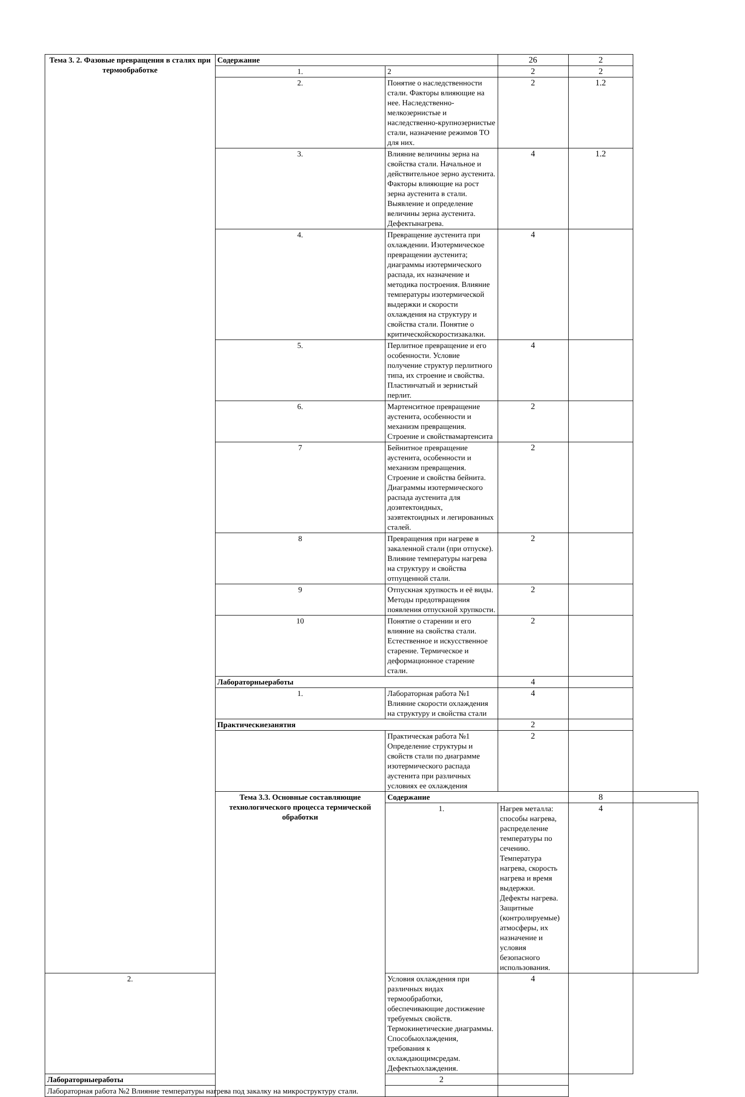| Тема 3. 2. Фазовые превращения в сталях при термообработке | Содержание | | 26 | 2 | |
| | 1. | 2 | 2 | 2 | |
| | 2. | Понятие о наследственности стали. Факторы влияющие на нее. Наследственно-мелкозернистые и наследственно-крупнозернистые стали, назначение режимов ТО для них. | 2 | 1.2 | |
| | 3. | Влияние величины зерна на свойства стали. Начальное и действительное зерно аустенита. Факторы влияющие на рост зерна аустенита в стали. Выявление и определение величины зерна аустенита. Дефектынагрева. | 4 | 1.2 | |
| | 4. | Превращение аустенита при охлаждении. Изотермическое превращении аустенита; диаграммы изотермического распада, их назначение и методика построения. Влияние температуры изотермической выдержки и скорости охлаждения на структуру и свойства стали. Понятие о критическойскоростизакалки. | 4 | | |
| | 5. | Перлитное превращение и его особенности. Условие получение структур перлитного типа, их строение и свойства. Пластинчатый и зернистый перлит. | 4 | | |
| | 6. | Мартенситное превращение аустенита, особенности и механизм превращения. Строение и свойствамартенсита | 2 | | |
| | 7 | Бейнитное превращение аустенита, особенности и механизм превращения. Строение и свойства бейнита. Диаграммы изотермического распада аустенита для доэвтектоидных, заэвтектоидных и легированных сталей. | 2 | | |
| | 8 | Превращения при нагреве в закаленной стали (при отпуске). Влияние температуры нагрева на структуру и свойства отпущенной стали. | 2 | | |
| | 9 | Отпускная хрупкость и её виды. Методы предотвращения появления отпускной хрупкости. | 2 | | |
| | 10 | Понятие о старении и его влияние на свойства стали. Естественное и искусственное старение. Термическое и деформационное старение стали. | 2 | | |
| | Лабораторныеработы | | 4 | | |
| | 1. | Лабораторная работа №1 Влияние скорости охлаждения на структуру и свойства стали | 4 | | |
| | Практическиезанятия | | 2 | | |
| | | Практическая работа №1 Определение структуры и свойств стали по диаграмме изотермического распада аустенита при различных условиях ее охлаждения | 2 | | |
| | Тема 3.3. Основные составляющие технологического процесса термической обработки | Содержание | | 8 | |
| | | 1. | Нагрев металла: способы нагрева, распределение температуры по сечению. Температура нагрева, скорость нагрева и время выдержки. Дефекты нагрева. Защитные (контролируемые) атмосферы, их назначение и условия безопасного использования. | 4 | |
| 2. | | Условия охлаждения при различных видах термообработки, обеспечивающие достижение требуемых свойств. Термокинетические диаграммы. Способыохлаждения, требования к охлаждающимсредам. Дефектыохлаждения. | 4 | | |
| Лабораторныеработы | | 2 | | | |
| Лабораторная работа №2 Влияние температуры нагрева под закалку на микроструктуру стали. | | | | | |